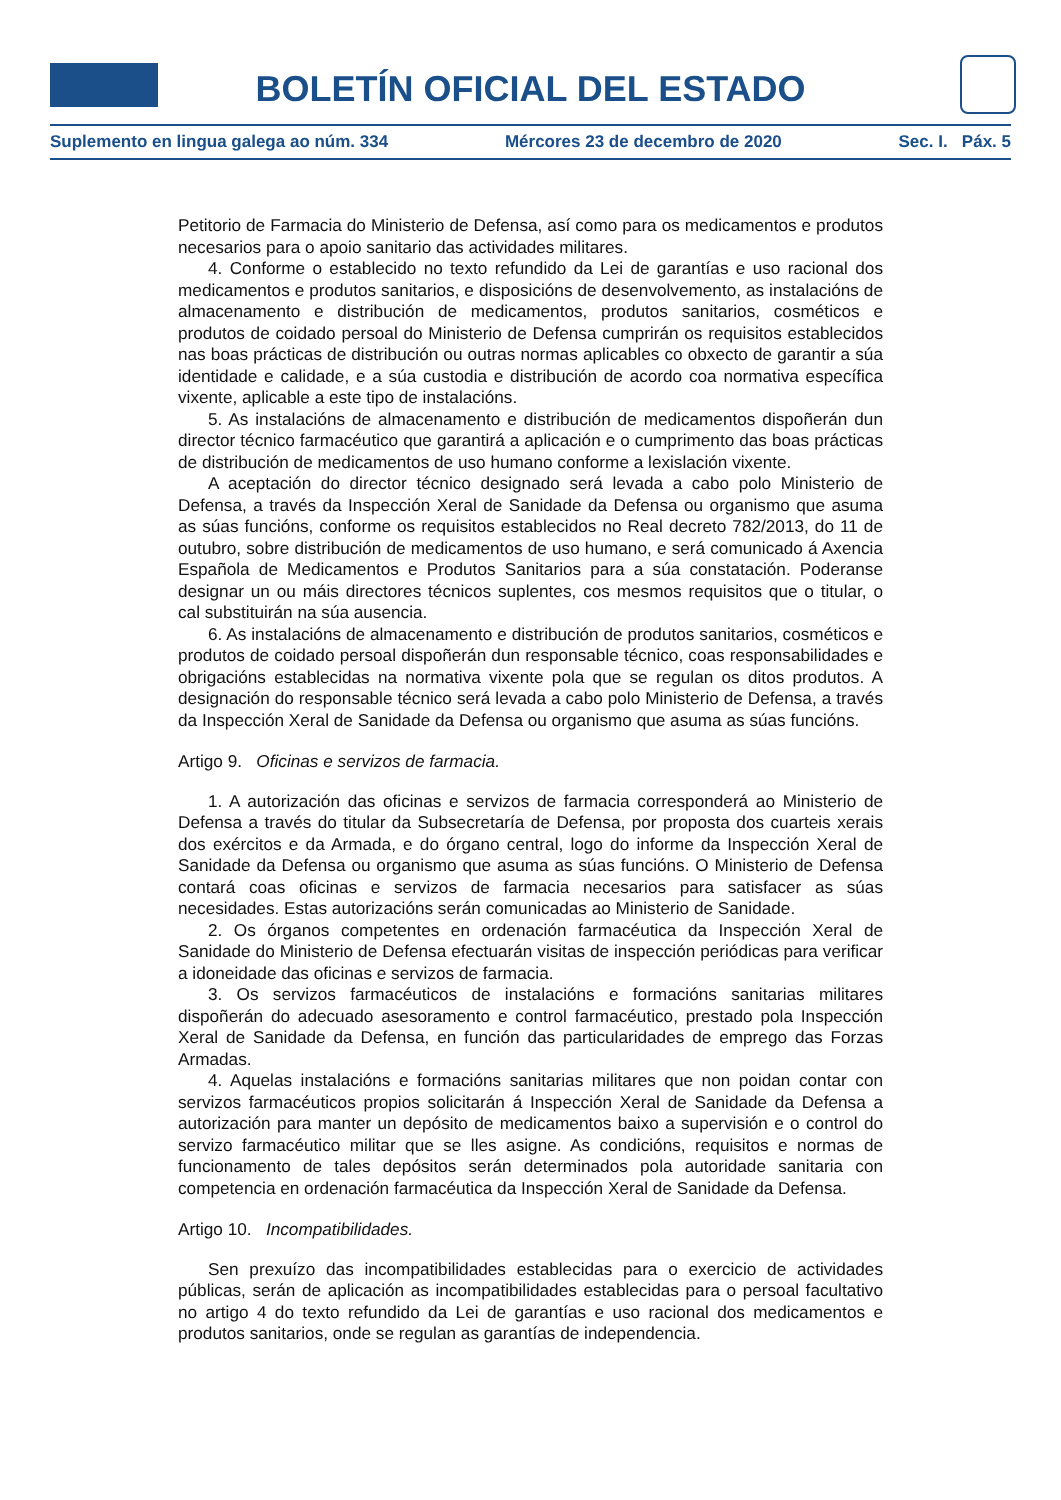BOLETÍN OFICIAL DEL ESTADO
Suplemento en lingua galega ao núm. 334 Mércores 23 de decembro de 2020 Sec. I. Páx. 5
Petitorio de Farmacia do Ministerio de Defensa, así como para os medicamentos e produtos necesarios para o apoio sanitario das actividades militares.
4. Conforme o establecido no texto refundido da Lei de garantías e uso racional dos medicamentos e produtos sanitarios, e disposicións de desenvolvemento, as instalacións de almacenamento e distribución de medicamentos, produtos sanitarios, cosméticos e produtos de coidado persoal do Ministerio de Defensa cumprirán os requisitos establecidos nas boas prácticas de distribución ou outras normas aplicables co obxecto de garantir a súa identidade e calidade, e a súa custodia e distribución de acordo coa normativa específica vixente, aplicable a este tipo de instalacións.
5. As instalacións de almacenamento e distribución de medicamentos dispoñerán dun director técnico farmacéutico que garantirá a aplicación e o cumprimento das boas prácticas de distribución de medicamentos de uso humano conforme a lexislación vixente.
A aceptación do director técnico designado será levada a cabo polo Ministerio de Defensa, a través da Inspección Xeral de Sanidade da Defensa ou organismo que asuma as súas funcións, conforme os requisitos establecidos no Real decreto 782/2013, do 11 de outubro, sobre distribución de medicamentos de uso humano, e será comunicado á Axencia Española de Medicamentos e Produtos Sanitarios para a súa constatación. Poderanse designar un ou máis directores técnicos suplentes, cos mesmos requisitos que o titular, o cal substituirán na súa ausencia.
6. As instalacións de almacenamento e distribución de produtos sanitarios, cosméticos e produtos de coidado persoal dispoñerán dun responsable técnico, coas responsabilidades e obrigacións establecidas na normativa vixente pola que se regulan os ditos produtos. A designación do responsable técnico será levada a cabo polo Ministerio de Defensa, a través da Inspección Xeral de Sanidade da Defensa ou organismo que asuma as súas funcións.
Artigo 9. Oficinas e servizos de farmacia.
1. A autorización das oficinas e servizos de farmacia corresponderá ao Ministerio de Defensa a través do titular da Subsecretaría de Defensa, por proposta dos cuarteis xerais dos exércitos e da Armada, e do órgano central, logo do informe da Inspección Xeral de Sanidade da Defensa ou organismo que asuma as súas funcións. O Ministerio de Defensa contará coas oficinas e servizos de farmacia necesarios para satisfacer as súas necesidades. Estas autorizacións serán comunicadas ao Ministerio de Sanidade.
2. Os órganos competentes en ordenación farmacéutica da Inspección Xeral de Sanidade do Ministerio de Defensa efectuarán visitas de inspección periódicas para verificar a idoneidade das oficinas e servizos de farmacia.
3. Os servizos farmacéuticos de instalacións e formacións sanitarias militares dispoñerán do adecuado asesoramento e control farmacéutico, prestado pola Inspección Xeral de Sanidade da Defensa, en función das particularidades de emprego das Forzas Armadas.
4. Aquelas instalacións e formacións sanitarias militares que non poidan contar con servizos farmacéuticos propios solicitarán á Inspección Xeral de Sanidade da Defensa a autorización para manter un depósito de medicamentos baixo a supervisión e o control do servizo farmacéutico militar que se lles asigne. As condicións, requisitos e normas de funcionamento de tales depósitos serán determinados pola autoridade sanitaria con competencia en ordenación farmacéutica da Inspección Xeral de Sanidade da Defensa.
Artigo 10. Incompatibilidades.
Sen prexuízo das incompatibilidades establecidas para o exercicio de actividades públicas, serán de aplicación as incompatibilidades establecidas para o persoal facultativo no artigo 4 do texto refundido da Lei de garantías e uso racional dos medicamentos e produtos sanitarios, onde se regulan as garantías de independencia.